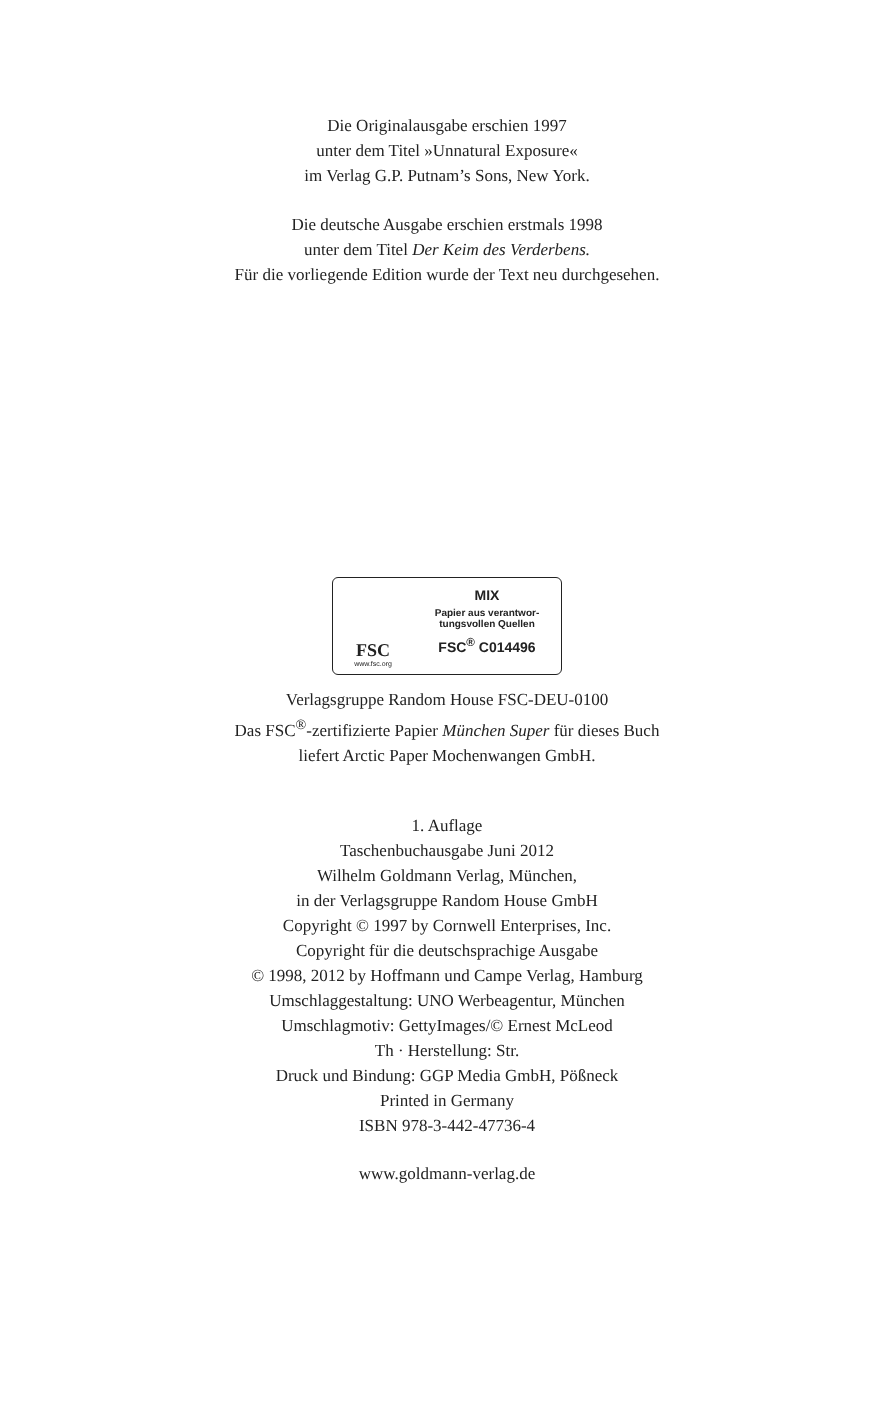Die Originalausgabe erschien 1997
unter dem Titel »Unnatural Exposure«
im Verlag G.P. Putnam’s Sons, New York.
Die deutsche Ausgabe erschien erstmals 1998
unter dem Titel Der Keim des Verderbens.
Für die vorliegende Edition wurde der Text neu durchgesehen.
FSC
www.fsc.org
MIX
Papier aus verantwor-
tungsvollen Quellen
FSC<sup>®</sup> C014496
Verlagsgruppe Random House FSC-DEU-0100
Das FSC<sup>®</sup>-zertifizierte Papier München Super für dieses Buch
liefert Arctic Paper Mochenwangen GmbH.
1. Auflage
Taschenbuchausgabe Juni 2012
Wilhelm Goldmann Verlag, München,
in der Verlagsgruppe Random House GmbH
Copyright © 1997 by Cornwell Enterprises, Inc.
Copyright für die deutschsprachige Ausgabe
© 1998, 2012 by Hoffmann und Campe Verlag, Hamburg
Umschlaggestaltung: UNO Werbeagentur, München
Umschlagmotiv: GettyImages/© Ernest McLeod
Th · Herstellung: Str.
Druck und Bindung: GGP Media GmbH, Pößneck
Printed in Germany
ISBN 978-3-442-47736-4
www.goldmann-verlag.de